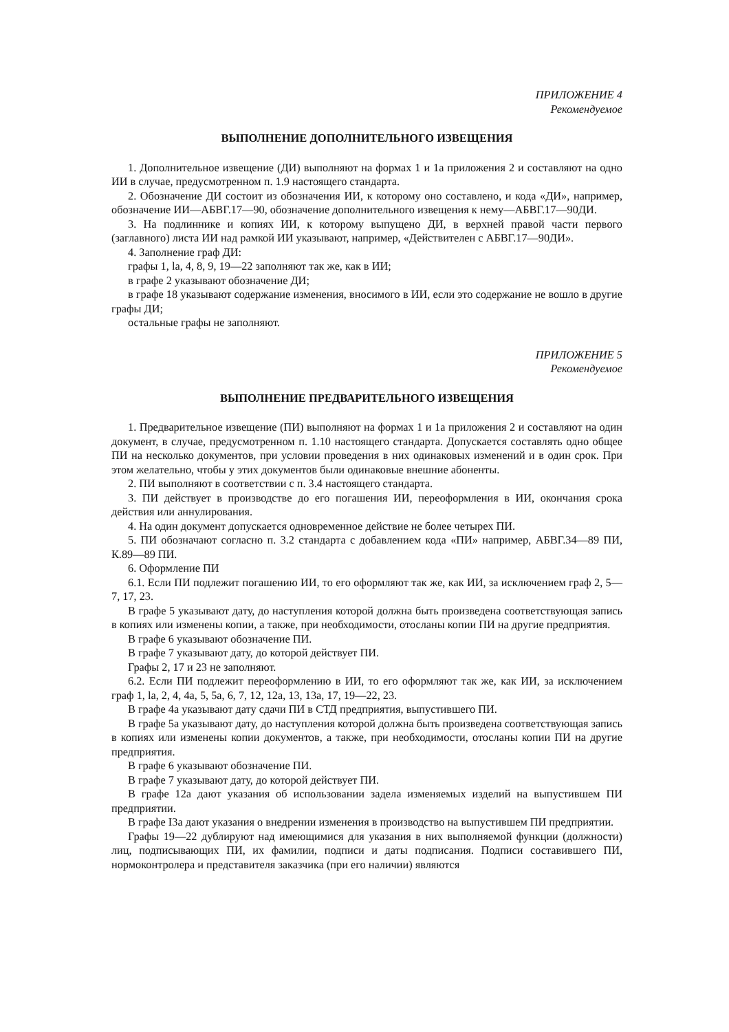ПРИЛОЖЕНИЕ 4
Рекомендуемое
ВЫПОЛНЕНИЕ ДОПОЛНИТЕЛЬНОГО ИЗВЕЩЕНИЯ
1. Дополнительное извещение (ДИ) выполняют на формах 1 и 1а приложения 2 и составляют на одно ИИ в случае, предусмотренном п. 1.9 настоящего стандарта.
2. Обозначение ДИ состоит из обозначения ИИ, к которому оно составлено, и кода «ДИ», например, обозначение ИИ—АБВГ.17—90, обозначение дополнительного извещения к нему—АБВГ.17—90ДИ.
3. На подлиннике и копиях ИИ, к которому выпущено ДИ, в верхней правой части первого (заглавного) листа ИИ над рамкой ИИ указывают, например, «Действителен с АБВГ.17—90ДИ».
4. Заполнение граф ДИ:
графы 1, la, 4, 8, 9, 19—22 заполняют так же, как в ИИ;
в графе 2 указывают обозначение ДИ;
в графе 18 указывают содержание изменения, вносимого в ИИ, если это содержание не вошло в другие графы ДИ;
остальные графы не заполняют.
ПРИЛОЖЕНИЕ 5
Рекомендуемое
ВЫПОЛНЕНИЕ ПРЕДВАРИТЕЛЬНОГО ИЗВЕЩЕНИЯ
1. Предварительное извещение (ПИ) выполняют на формах 1 и 1а приложения 2 и составляют на один документ, в случае, предусмотренном п. 1.10 настоящего стандарта. Допускается составлять одно общее ПИ на несколько документов, при условии проведения в них одинаковых изменений и в один срок. При этом желательно, чтобы у этих документов были одинаковые внешние абоненты.
2. ПИ выполняют в соответствии с п. 3.4 настоящего стандарта.
3. ПИ действует в производстве до его погашения ИИ, переоформления в ИИ, окончания срока действия или аннулирования.
4. На один документ допускается одновременное действие не более четырех ПИ.
5. ПИ обозначают согласно п. 3.2 стандарта с добавлением кода «ПИ» например, АБВГ.34—89 ПИ, К.89—89 ПИ.
6. Оформление ПИ
6.1. Если ПИ подлежит погашению ИИ, то его оформляют так же, как ИИ, за исключением граф 2, 5—7, 17, 23.
В графе 5 указывают дату, до наступления которой должна быть произведена соответствующая запись в копиях или изменены копии, а также, при необходимости, отосланы копии ПИ на другие предприятия.
В графе 6 указывают обозначение ПИ.
В графе 7 указывают дату, до которой действует ПИ.
Графы 2, 17 и 23 не заполняют.
6.2. Если ПИ подлежит переоформлению в ИИ, то его оформляют так же, как ИИ, за исключением граф 1, la, 2, 4, 4а, 5, 5а, 6, 7, 12, 12а, 13, 13а, 17, 19—22, 23.
В графе 4а указывают дату сдачи ПИ в СТД предприятия, выпустившего ПИ.
В графе 5а указывают дату, до наступления которой должна быть произведена соответствующая запись в копиях или изменены копии документов, а также, при необходимости, отосланы копии ПИ на другие предприятия.
В графе 6 указывают обозначение ПИ.
В графе 7 указывают дату, до которой действует ПИ.
В графе 12а дают указания об использовании задела изменяемых изделий на выпустившем ПИ предприятии.
В графе I3а дают указания о внедрении изменения в производство на выпустившем ПИ предприятии.
Графы 19—22 дублируют над имеющимися для указания в них выполняемой функции (должности) лиц, подписывающих ПИ, их фамилии, подписи и даты подписания. Подписи составившего ПИ, нормоконтролера и представителя заказчика (при его наличии) являются